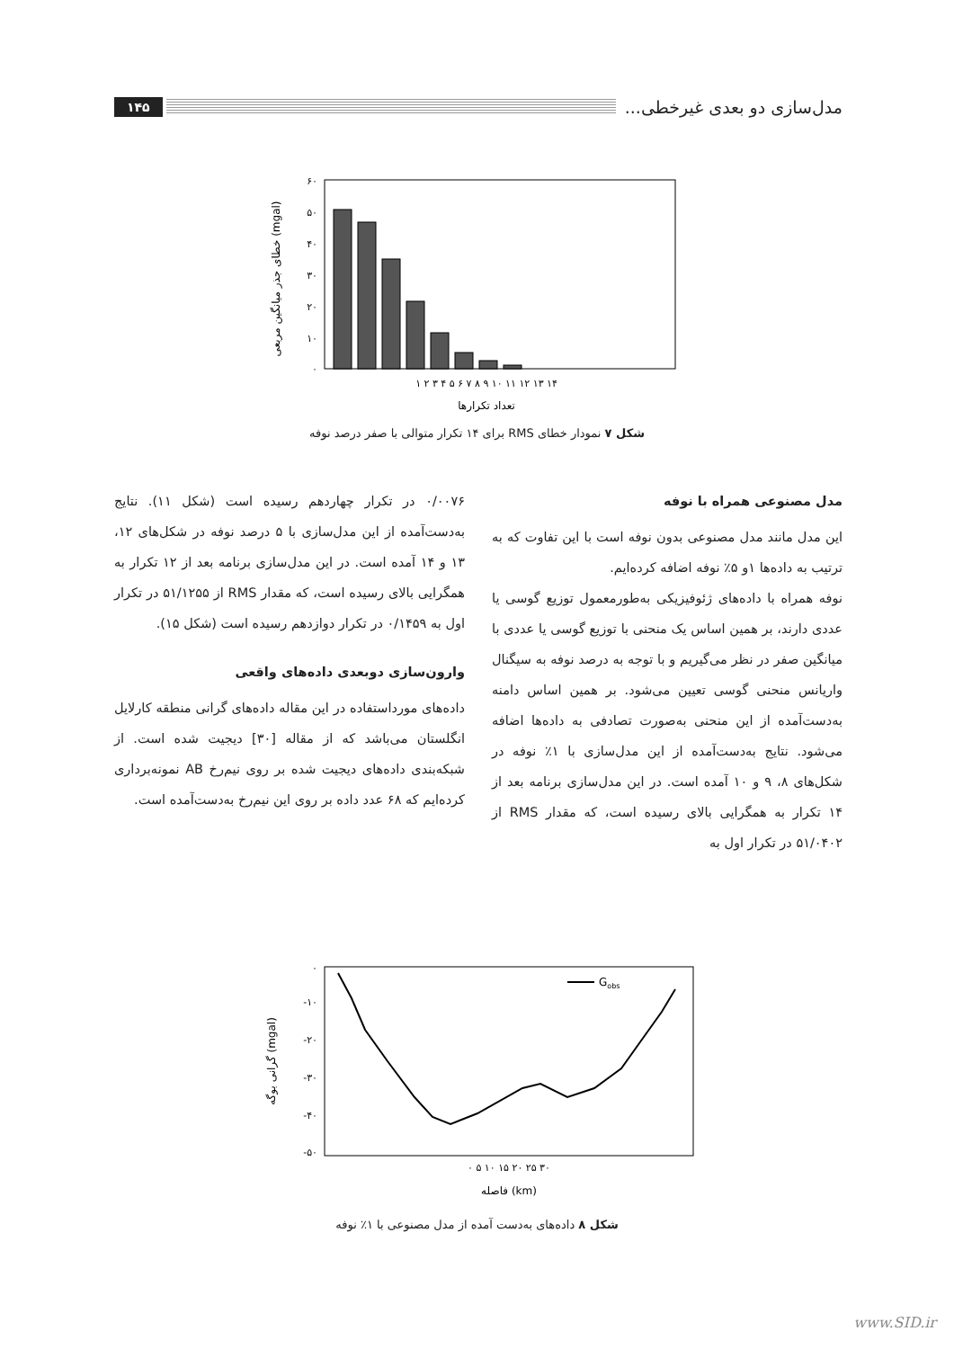مدل‌سازی دو بعدی غیرخطی...
۱۴۵
۶۰
۵۰
۴۰
۳۰
۲۰
۱۰
۰
۱ ۲ ۳ ۴ ۵ ۶ ۷ ۸ ۹ ۱۰ ۱۱ ۱۲ ۱۳ ۱۴
تعداد تکرارها
خطای جذر میانگین مربعی (mgal)
شکل ۷ نمودار خطای RMS برای ۱۴ تکرار متوالی با صفر درصد نوفه
مدل مصنوعی همراه با نوفه
این مدل مانند مدل مصنوعی بدون نوفه است با این تفاوت که به ترتیب به داده‌ها ۱و ۵٪ نوفه اضافه کرده‌ایم.
نوفه همراه با داده‌های ژئوفیزیکی به‌طورمعمول توزیع گوسی یا عددی دارند، بر همین اساس یک منحنی با توزیع گوسی یا عددی با میانگین صفر در نظر می‌گیریم و با توجه به درصد نوفه به سیگنال واریانس منحنی گوسی تعیین می‌شود. بر همین اساس دامنه به‌دست‌آمده از این منحنی به‌صورت تصادفی به داده‌ها اضافه می‌شود. نتایج به‌دست‌آمده از این مدل‌سازی با ۱٪ نوفه در شکل‌های ۸، ۹ و ۱۰ آمده است. در این مدل‌سازی برنامه بعد از ۱۴ تکرار به همگرایی بالای رسیده است، که مقدار RMS از ۵۱/۰۴۰۲ در تکرار اول به
۰/۰۰۷۶ در تکرار چهاردهم رسیده است (شکل ۱۱). نتایج به‌دست‌آمده از این مدل‌سازی با ۵ درصد نوفه در شکل‌های ۱۲، ۱۳ و ۱۴ آمده است. در این مدل‌سازی برنامه بعد از ۱۲ تکرار به همگرایی بالای رسیده است، که مقدار RMS از ۵۱/۱۲۵۵ در تکرار اول به ۰/۱۴۵۹ در تکرار دوازدهم رسیده است (شکل ۱۵).
وارون‌سازی دوبعدی داده‌های واقعی
داده‌های مورداستفاده در این مقاله داده‌های گرانی منطقه کارلایل انگلستان می‌باشد که از مقاله [۳۰] دیجیت شده است. از شبکه‌بندی داده‌های دیجیت شده بر روی نیم‌رخ AB نمونه‌برداری کرده‌ایم که ۶۸ عدد داده بر روی این نیم‌رخ به‌دست‌آمده است.
Gobs
۰
-۱۰
-۲۰
-۳۰
-۴۰
-۵۰
۰ ۵ ۱۰ ۱۵ ۲۰ ۲۵ ۳۰
فاصله (km)
گرانی بوگه (mgal)
شکل ۸ داده‌های به‌دست آمده از مدل مصنوعی با ۱٪ نوفه
www.SID.ir